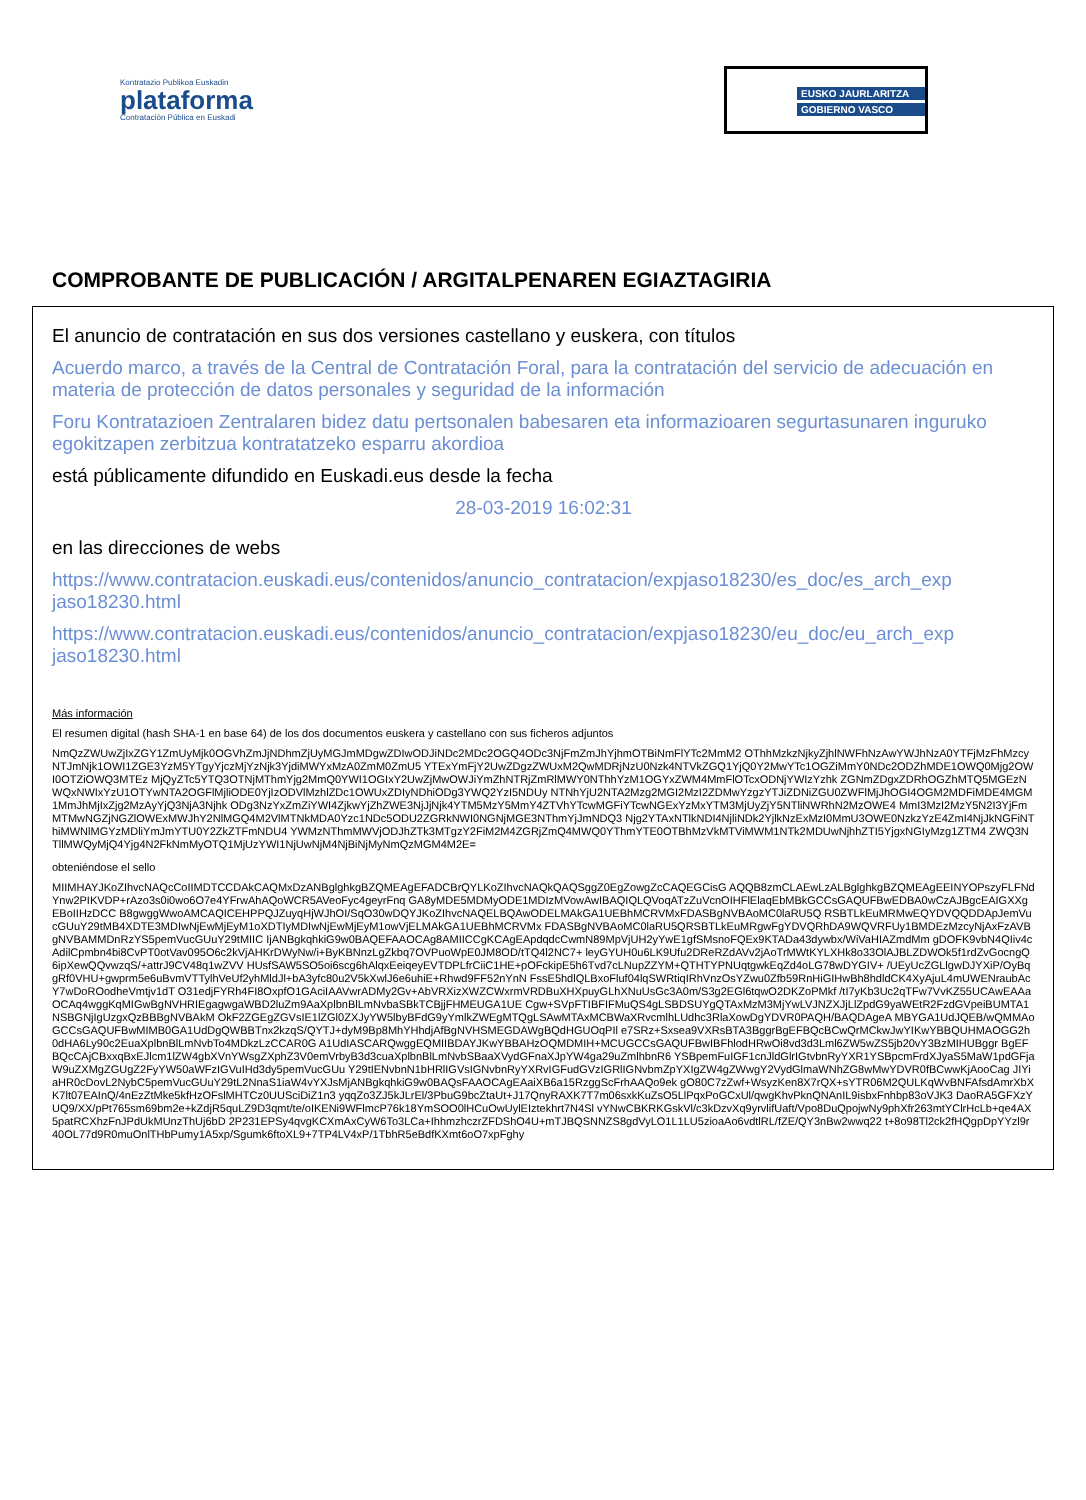Kontratazio Publikoa Euskadin
plataforma
Contratación Pública en Euskadi
EUSKO JAURLARITZA
GOBIERNO VASCO
COMPROBANTE DE PUBLICACIÓN / ARGITALPENAREN EGIAZTAGIRIA
El anuncio de contratación en sus dos versiones castellano y euskera, con títulos
Acuerdo marco, a través de la Central de Contratación Foral, para la contratación del servicio de adecuación en materia de protección de datos personales y seguridad de la información
Foru Kontratazioen Zentralaren bidez datu pertsonalen babesaren eta informazioaren segurtasunaren inguruko egokitzapen zerbitzua kontratatzeko esparru akordioa
está públicamente difundido en Euskadi.eus desde la fecha
28-03-2019 16:02:31
en las direcciones de webs
https://www.contratacion.euskadi.eus/contenidos/anuncio_contratacion/expjaso18230/es_doc/es_arch_exp jaso18230.html
https://www.contratacion.euskadi.eus/contenidos/anuncio_contratacion/expjaso18230/eu_doc/eu_arch_exp jaso18230.html
Más información
El resumen digital (hash SHA-1 en base 64) de los dos documentos euskera y castellano con sus ficheros adjuntos
NmQzZWUwZjIxZGY1ZmUyMjk0OGVhZmJjNDhmZjUyMGJmMDgwZDIwODJiNDc2MDc2OGQ4ODc3NjFmZmJhYjhmOTBiNmFlYTc2MmM2 OThhMzkzNjkyZjhlNWFhNzAwYWJhNzA0YTFjMzFhMzcyNTJmNjk1OWI1ZGE3YzM5YTgyYjczMjYzNjk3YjdiMWYxMzA0ZmM0ZmU5 YTExYmFjY2UwZDgzZWUxM2QwMDRjNzU0Nzk4NTVkZGQ1YjQ0Y2MwYTc1OGZiMmY0NDc2ODZhMDE1OWQ0Mjg2OWI0OTZiOWQ3MTEz MjQyZTc5YTQ3OTNjMThmYjg2MmQ0YWI1OGIxY2UwZjMwOWJiYmZhNTRjZmRlMWY0NThhYzM1OGYxZWM4MmFlOTcxODNjYWIzYzhk ZGNmZDgxZDRhOGZhMTQ5MGEzNWQxNWIxYzU1OTYwNTA2OGFlMjliODE0YjIzODVlMzhlZDc1OWUxZDIyNDhiODg3YWQ2YzI5NDUy NTNhYjU2NTA2Mzg2MGI2MzI2ZDMwYzgzYTJiZDNiZGU0ZWFlMjJhOGI4OGM2MDFiMDE4MGM1MmJhMjIxZjg2MzAyYjQ3NjA3Njhk ODg3NzYxZmZiYWI4ZjkwYjZhZWE3NjJjNjk4YTM5MzY5MmY4ZTVhYTcwMGFiYTcwNGExYzMxYTM3MjUyZjY5NTliNWRhN2MzOWE4 MmI3MzI2MzY5N2I3YjFmMTMwNGZjNGZlOWExMWJhY2NlMGQ4M2VlMTNkMDA0Yzc1NDc5ODU2ZGRkNWI0NGNjMGE3NThmYjJmNDQ3 Njg2YTAxNTlkNDI4NjliNDk2YjlkNzExMzI0MmU3OWE0NzkzYzE4ZmI4NjJkNGFiNThiMWNlMGYzMDliYmJmYTU0Y2ZkZTFmNDU4 YWMzNThmMWVjODJhZTk3MTgzY2FiM2M4ZGRjZmQ4MWQ0YThmYTE0OTBhMzVkMTViMWM1NTk2MDUwNjhhZTI5YjgxNGIyMzg1ZTM4 ZWQ3NTllMWQyMjQ4Yjg4N2FkNmMyOTQ1MjUzYWI1NjUwNjM4NjBiNjMyNmQzMGM4M2E=
obteniéndose el sello
MIIMHAYJKoZIhvcNAQcCoIIMDTCCDAkCAQMxDzANBglghkgBZQMEAgEFADCBrQYLKoZIhvcNAQkQAQSggZ0EgZowgZcCAQEGCisG AQQB8zmCLAEwLzALBglghkgBZQMEAgEEINYOPszyFLFNdYnw2PIKVDP+rAzo3s0i0wo6O7e4YFrwAhAQoWCR5AVeoFyc4geyrFnq GA8yMDE5MDMyODE1MDIzMVowAwIBAQIQLQVoqATzZuVcnOIHFlElaqEbMBkGCCsGAQUFBwEDBA0wCzAJBgcEAIGXXgEBoIIHzDCC B8gwggWwoAMCAQICEHPPQJZuyqHjWJhOI/SqO30wDQYJKoZIhvcNAQELBQAwODELMAkGA1UEBhMCRVMxFDASBgNVBAoMC0laRU5Q RSBTLkEuMRMwEQYDVQQDDApJemVucGUuY29tMB4XDTE3MDIwNjEwMjEyM1oXDTIyMDIwNjEwMjEyM1owVjELMAkGA1UEBhMCRVMx FDASBgNVBAoMC0laRU5QRSBTLkEuMRgwFgYDVQRhDA9WQVRFUy1BMDEzMzcyNjAxFzAVBgNVBAMMDnRzYS5pemVucGUuY29tMIIC IjANBgkqhkiG9w0BAQEFAAOCAg8AMIICCgKCAgEApdqdcCwmN89MpVjUH2yYwE1gfSMsnoFQEx9KTADa43dywbx/WiVaHIAZmdMm gDOFK9vbN4QIiv4cAdilCpmbn4bi8CvPT0otVav095O6c2kVjAHKrDWyNw/i+ByKBNnzLgZkbq7OVPuoWpE0JM8OD/tTQ4l2NC7+ leyGYUH0u6LK9Ufu2DReRZdAVv2jAoTrMWtKYLXHk8o33OlAJBLZDWOk5f1rdZvGocngQ6ipXewQQvwzqS/+attrJ9CV48q1wZVV HUsfSAW5SO5oi6scg6hAlqxEeiqeyEVTDPLfrCiiC1HE+pOFckipE5h6Tvd7cLNupZZYM+QTHTYPNUqtgwkEqZd4oLG78wDYGIV+ /UEyUcZGLlgwDJYXiP/OyBqgRf0VHU+gwprm5e6uBvmVTTylhVeUf2yhMldJl+bA3yfc80u2V5kXwlJ6e6uhiE+Rhwd9FF52nYnN FssE5hdlQLBxoFluf04lqSWRtiqIRhVnzOsYZwu0Zfb59RnHiGIHwBh8hdldCK4XyAjuL4mUWENraubAcY7wDoROodheVmtjv1dT O31edjFYRh4FI8OxpfO1GAciIAAVwrADMy2Gv+AbVRXizXWZCWxrmVRDBuXHXpuyGLhXNuUsGc3A0m/S3g2EGl6tqwO2DKZoPMkf /tI7yKb3Uc2qTFw7VvKZ55UCAwEAAaOCAq4wggKqMIGwBgNVHRIEgagwgaWBD2luZm9AaXplbnBlLmNvbaSBkTCBjjFHMEUGA1UE Cgw+SVpFTIBFIFMuQS4gLSBDSUYgQTAxMzM3MjYwLVJNZXJjLlZpdG9yaWEtR2FzdGVpeiBUMTA1NSBGNjIgUzgxQzBBBgNVBAkM OkF2ZGEgZGVsIE1lZGl0ZXJyYW5lbyBFdG9yYmlkZWEgMTQgLSAwMTAxMCBWaXRvcmlhLUdhc3RlaXowDgYDVR0PAQH/BAQDAgeA MBYGA1UdJQEB/wQMMAoGCCsGAQUFBwMIMB0GA1UdDgQWBBTnx2kzqS/QYTJ+dyM9Bp8MhYHhdjAfBgNVHSMEGDAWgBQdHGUOqPIl e7SRz+Sxsea9VXRsBTA3BggrBgEFBQcBCwQrMCkwJwYIKwYBBQUHMAOGG2h0dHA6Ly90c2EuaXplbnBlLmNvbTo4MDkzLzCCAR0G A1UdIASCARQwggEQMIIBDAYJKwYBBAHzOQMDMIH+MCUGCCsGAQUFBwIBFhlodHRwOi8vd3d3Lml6ZW5wZS5jb20vY3BzMIHUBggr BgEFBQcCAjCBxxqBxEJlcm1lZW4gbXVnYWsgZXphZ3V0emVrbyB3d3cuaXplbnBlLmNvbSBaaXVydGFnaXJpYW4ga29uZmlhbnR6 YSBpemFuIGF1cnJldGlrIGtvbnRyYXR1YSBpcmFrdXJyaS5MaW1pdGFjaW9uZXMgZGUgZ2FyYW50aWFzIGVuIHd3dy5pemVucGUu Y29tIENvbnN1bHRlIGVsIGNvbnRyYXRvIGFudGVzIGRlIGNvbmZpYXIgZW4gZWwgY2VydGlmaWNhZG8wMwYDVR0fBCwwKjAooCag JIYiaHR0cDovL2NybC5pemVucGUuY29tL2NnaS1iaW4vYXJsMjANBgkqhkiG9w0BAQsFAAOCAgEAaiXB6a15RzggScFrhAAQo9ek gO80C7zZwf+WsyzKen8X7rQX+sYTR06M2QULKqWvBNFAfsdAmrXbXK7lt07EAInQ/4nEzZtMke5kfHzOFslMHTCz0UUSciDiZ1n3 yqqZo3ZJ5kJLrEl/3PbuG9bcZtaUt+J17QnyRAXK7T7m06sxkKuZsO5LlPqxPoGCxUl/qwgKhvPknQNAnIL9isbxFnhbp83oVJK3 DaoRA5GFXzYUQ9/XX/pPt765sm69bm2e+kZdjR5quLZ9D3qmt/te/oIKENi9WFlmcP76k18YmSOO0lHCuOwUylEIztekhrt7N4Sl vYNwCBKRKGskVl/c3kDzvXq9yrvlifUaft/Vpo8DuQpojwNy9phXfr263mtYClrHcLb+qe4AX5patRCXhzFnJPdUkMUnzThUj6bD 2P231EPSy4qvgKCXmAxCyW6To3LCa+IhhmzhczrZFDShO4U+mTJBQSNNZS8gdVyLO1L1LU5zioaAo6vdtlRL/fZE/QY3nBw2wwq22 t+8o98Tl2ck2fHQgpDpYYzl9r40OL77d9R0muOnlTHbPumy1A5xp/Sgumk6ftoXL9+7TP4LV4xP/1TbhR5eBdfKXmt6oO7xpFghy